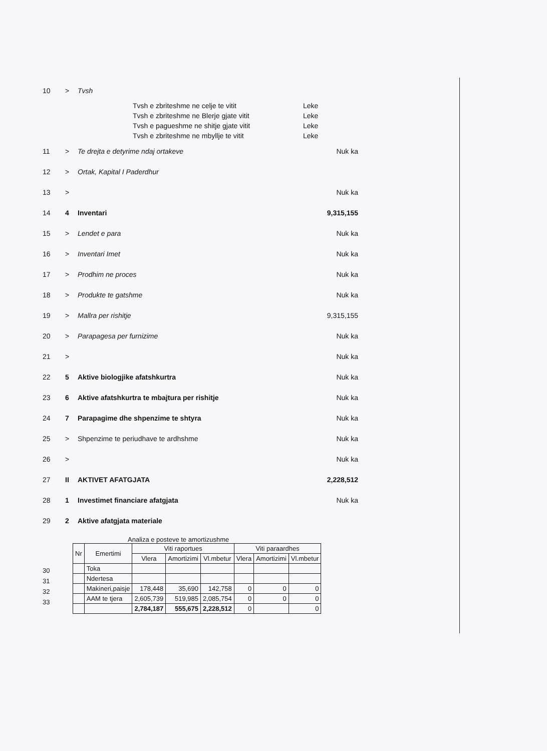10 > Tvsh
Tvsh e zbriteshme ne celje te vitit Leke
Tvsh e zbriteshme ne Blerje gjate vitit Leke
Tvsh e pagueshme ne shitje gjate vitit Leke
Tvsh e zbriteshme ne mbyllje te vitit Leke
11 > Te drejta e detyrime ndaj ortakeve Nuk ka
12 > Ortak, Kapital I Paderdhur
13 > Nuk ka
14 4 Inventari 9,315,155
15 > Lendet e para Nuk ka
16 > Inventari Imet Nuk ka
17 > Prodhim ne proces Nuk ka
18 > Produkte te gatshme Nuk ka
19 > Mallra per rishitje 9,315,155
20 > Parapagesa per furnizime Nuk ka
21 > Nuk ka
22 5 Aktive biologjike afatshkurtra Nuk ka
23 6 Aktive afatshkurtra te mbajtura per rishitje Nuk ka
24 7 Parapagime dhe shpenzime te shtyra Nuk ka
25 > Shpenzime te periudhave te ardhshme Nuk ka
26 > Nuk ka
27 II AKTIVET AFATGJATA 2,228,512
28 1 Investimet financiare afatgjata Nuk ka
29 2 Aktive afatgjata materiale
Analiza e posteve te amortizushme
30
31
32
33
| Nr | Emertimi | Viti raportues | | | Viti paraardhes | | |
| --- | --- | --- | --- | --- | --- | --- | --- |
| | | Vlera | Amortizimi | Vl.mbetur | Vlera | Amortizimi | Vl.mbetur |
| | Toka | | | | | | |
| | Ndertesa | | | | | | |
| | Makineri,paisje | 178,448 | 35,690 | 142,758 | 0 | 0 | 0 |
| | AAM te tjera | 2,605,739 | 519,985 | 2,085,754 | 0 | 0 | 0 |
| | | 2,784,187 | 555,675 | 2,228,512 | 0 | | 0 |